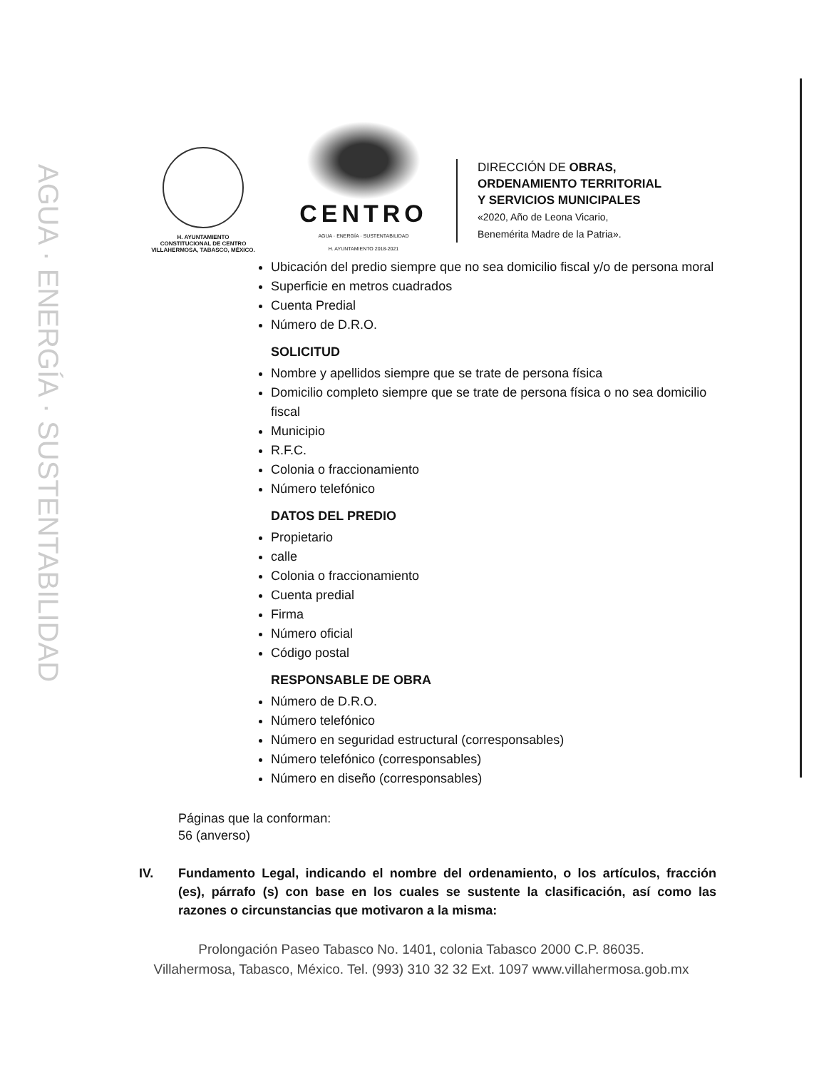AGUA · ENERGÍA · SUSTENTABILIDAD
H. AYUNTAMIENTO
CONSTITUCIONAL DE CENTRO
VILLAHERMOSA, TABASCO, MÉXICO.
CENTRO
AGUA · ENERGÍA · SUSTENTABILIDAD
H. AYUNTAMIENTO 2018-2021
DIRECCIÓN DE OBRAS,
ORDENAMIENTO TERRITORIAL
Y SERVICIOS MUNICIPALES
«2020, Año de Leona Vicario,
Benemérita Madre de la Patria».
Ubicación del predio siempre que no sea domicilio fiscal y/o de persona moral
Superficie en metros cuadrados
Cuenta Predial
Número de D.R.O.
SOLICITUD
Nombre y apellidos siempre que se trate de persona física
Domicilio completo siempre que se trate de persona física o no sea domicilio fiscal
Municipio
R.F.C.
Colonia o fraccionamiento
Número telefónico
DATOS DEL PREDIO
Propietario
calle
Colonia o fraccionamiento
Cuenta predial
Firma
Número oficial
Código postal
RESPONSABLE DE OBRA
Número de D.R.O.
Número telefónico
Número en seguridad estructural (corresponsables)
Número telefónico (corresponsables)
Número en diseño (corresponsables)
Páginas que la conforman:
56 (anverso)
IV. Fundamento Legal, indicando el nombre del ordenamiento, o los artículos, fracción (es), párrafo (s) con base en los cuales se sustente la clasificación, así como las razones o circunstancias que motivaron a la misma:
Prolongación Paseo Tabasco No. 1401, colonia Tabasco 2000 C.P. 86035.
Villahermosa, Tabasco, México. Tel. (993) 310 32 32 Ext. 1097 www.villahermosa.gob.mx